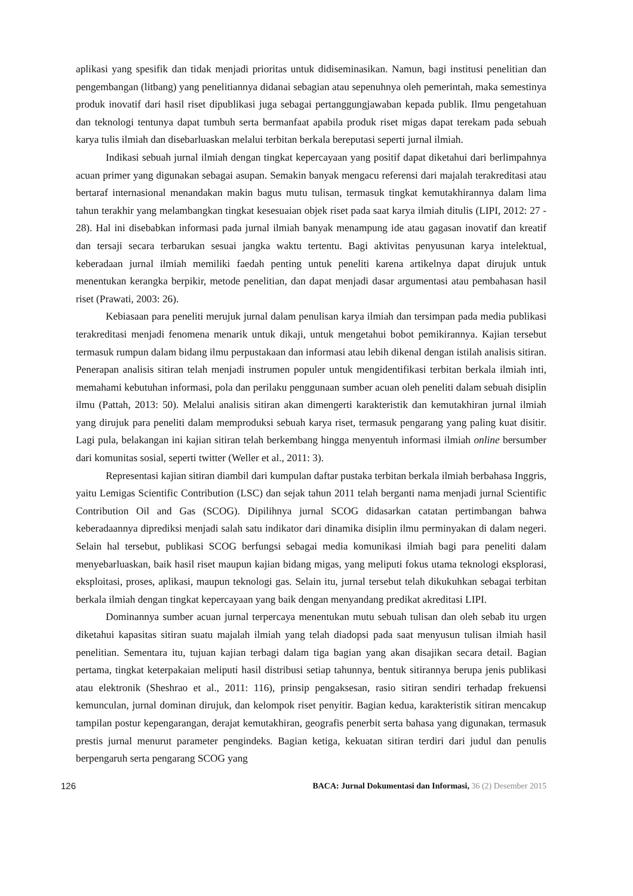aplikasi yang spesifik dan tidak menjadi prioritas untuk didiseminasikan. Namun, bagi institusi penelitian dan pengembangan (litbang) yang penelitiannya didanai sebagian atau sepenuhnya oleh pemerintah, maka semestinya produk inovatif dari hasil riset dipublikasi juga sebagai pertanggungjawaban kepada publik. Ilmu pengetahuan dan teknologi tentunya dapat tumbuh serta bermanfaat apabila produk riset migas dapat terekam pada sebuah karya tulis ilmiah dan disebarluaskan melalui terbitan berkala bereputasi seperti jurnal ilmiah.
Indikasi sebuah jurnal ilmiah dengan tingkat kepercayaan yang positif dapat diketahui dari berlimpahnya acuan primer yang digunakan sebagai asupan. Semakin banyak mengacu referensi dari majalah terakreditasi atau bertaraf internasional menandakan makin bagus mutu tulisan, termasuk tingkat kemutakhirannya dalam lima tahun terakhir yang melambangkan tingkat kesesuaian objek riset pada saat karya ilmiah ditulis (LIPI, 2012: 27 - 28). Hal ini disebabkan informasi pada jurnal ilmiah banyak menampung ide atau gagasan inovatif dan kreatif dan tersaji secara terbarukan sesuai jangka waktu tertentu. Bagi aktivitas penyusunan karya intelektual, keberadaan jurnal ilmiah memiliki faedah penting untuk peneliti karena artikelnya dapat dirujuk untuk menentukan kerangka berpikir, metode penelitian, dan dapat menjadi dasar argumentasi atau pembahasan hasil riset (Prawati, 2003: 26).
Kebiasaan para peneliti merujuk jurnal dalam penulisan karya ilmiah dan tersimpan pada media publikasi terakreditasi menjadi fenomena menarik untuk dikaji, untuk mengetahui bobot pemikirannya. Kajian tersebut termasuk rumpun dalam bidang ilmu perpustakaan dan informasi atau lebih dikenal dengan istilah analisis sitiran. Penerapan analisis sitiran telah menjadi instrumen populer untuk mengidentifikasi terbitan berkala ilmiah inti, memahami kebutuhan informasi, pola dan perilaku penggunaan sumber acuan oleh peneliti dalam sebuah disiplin ilmu (Pattah, 2013: 50). Melalui analisis sitiran akan dimengerti karakteristik dan kemutakhiran jurnal ilmiah yang dirujuk para peneliti dalam memproduksi sebuah karya riset, termasuk pengarang yang paling kuat disitir. Lagi pula, belakangan ini kajian sitiran telah berkembang hingga menyentuh informasi ilmiah online bersumber dari komunitas sosial, seperti twitter (Weller et al., 2011: 3).
Representasi kajian sitiran diambil dari kumpulan daftar pustaka terbitan berkala ilmiah berbahasa Inggris, yaitu Lemigas Scientific Contribution (LSC) dan sejak tahun 2011 telah berganti nama menjadi jurnal Scientific Contribution Oil and Gas (SCOG). Dipilihnya jurnal SCOG didasarkan catatan pertimbangan bahwa keberadaannya diprediksi menjadi salah satu indikator dari dinamika disiplin ilmu perminyakan di dalam negeri. Selain hal tersebut, publikasi SCOG berfungsi sebagai media komunikasi ilmiah bagi para peneliti dalam menyebarluaskan, baik hasil riset maupun kajian bidang migas, yang meliputi fokus utama teknologi eksplorasi, eksploitasi, proses, aplikasi, maupun teknologi gas. Selain itu, jurnal tersebut telah dikukuhkan sebagai terbitan berkala ilmiah dengan tingkat kepercayaan yang baik dengan menyandang predikat akreditasi LIPI.
Dominannya sumber acuan jurnal terpercaya menentukan mutu sebuah tulisan dan oleh sebab itu urgen diketahui kapasitas sitiran suatu majalah ilmiah yang telah diadopsi pada saat menyusun tulisan ilmiah hasil penelitian. Sementara itu, tujuan kajian terbagi dalam tiga bagian yang akan disajikan secara detail. Bagian pertama, tingkat keterpakaian meliputi hasil distribusi setiap tahunnya, bentuk sitirannya berupa jenis publikasi atau elektronik (Sheshrao et al., 2011: 116), prinsip pengaksesan, rasio sitiran sendiri terhadap frekuensi kemunculan, jurnal dominan dirujuk, dan kelompok riset penyitir. Bagian kedua, karakteristik sitiran mencakup tampilan postur kepengarangan, derajat kemutakhiran, geografis penerbit serta bahasa yang digunakan, termasuk prestis jurnal menurut parameter pengindeks. Bagian ketiga, kekuatan sitiran terdiri dari judul dan penulis berpengaruh serta pengarang SCOG yang
126 BACA: Jurnal Dokumentasi dan Informasi, 36 (2) Desember 2015